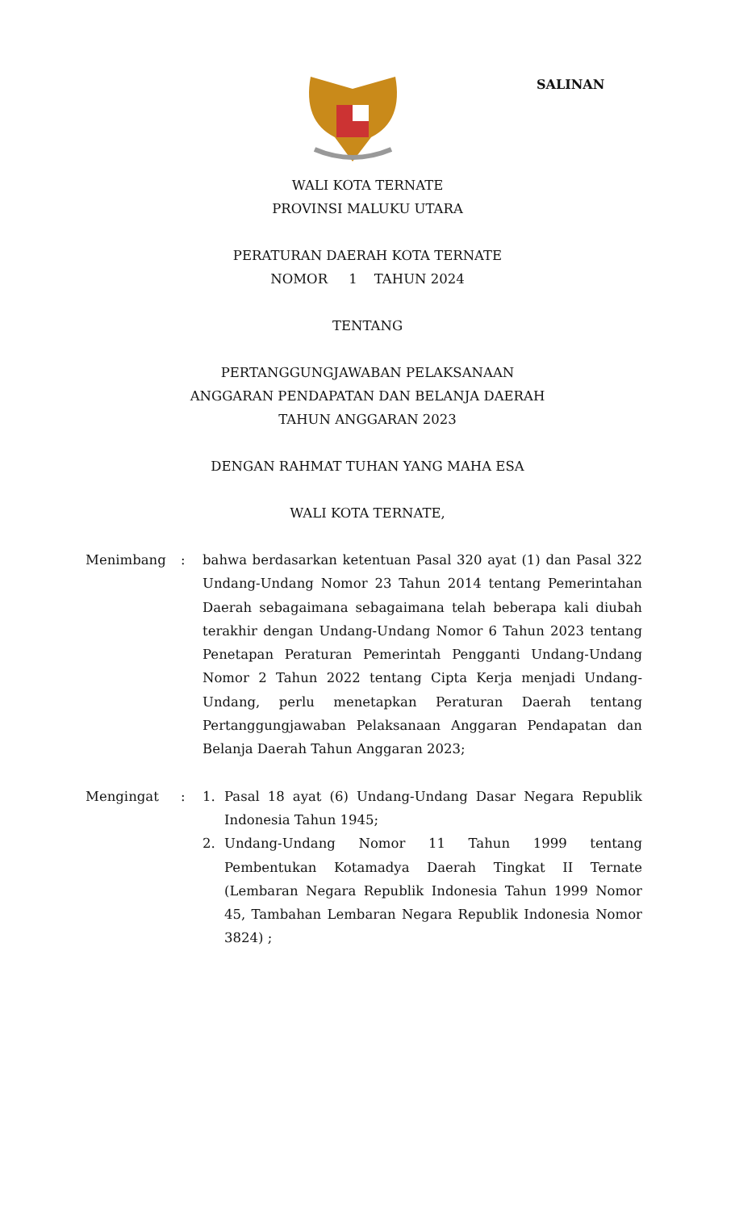SALINAN
WALI KOTA TERNATE
PROVINSI MALUKU UTARA
PERATURAN DAERAH KOTA TERNATE
NOMOR 1 TAHUN 2024
TENTANG
PERTANGGUNGJAWABAN PELAKSANAAN
ANGGARAN PENDAPATAN DAN BELANJA DAERAH
TAHUN ANGGARAN 2023
DENGAN RAHMAT TUHAN YANG MAHA ESA
WALI KOTA TERNATE,
Menimbang : bahwa berdasarkan ketentuan Pasal 320 ayat (1) dan Pasal 322 Undang-Undang Nomor 23 Tahun 2014 tentang Pemerintahan Daerah sebagaimana sebagaimana telah beberapa kali diubah terakhir dengan Undang-Undang Nomor 6 Tahun 2023 tentang Penetapan Peraturan Pemerintah Pengganti Undang-Undang Nomor 2 Tahun 2022 tentang Cipta Kerja menjadi Undang-Undang, perlu menetapkan Peraturan Daerah tentang Pertanggungjawaban Pelaksanaan Anggaran Pendapatan dan Belanja Daerah Tahun Anggaran 2023;
Mengingat : 1. Pasal 18 ayat (6) Undang-Undang Dasar Negara Republik Indonesia Tahun 1945;
2. Undang-Undang Nomor 11 Tahun 1999 tentang Pembentukan Kotamadya Daerah Tingkat II Ternate (Lembaran Negara Republik Indonesia Tahun 1999 Nomor 45, Tambahan Lembaran Negara Republik Indonesia Nomor 3824) ;